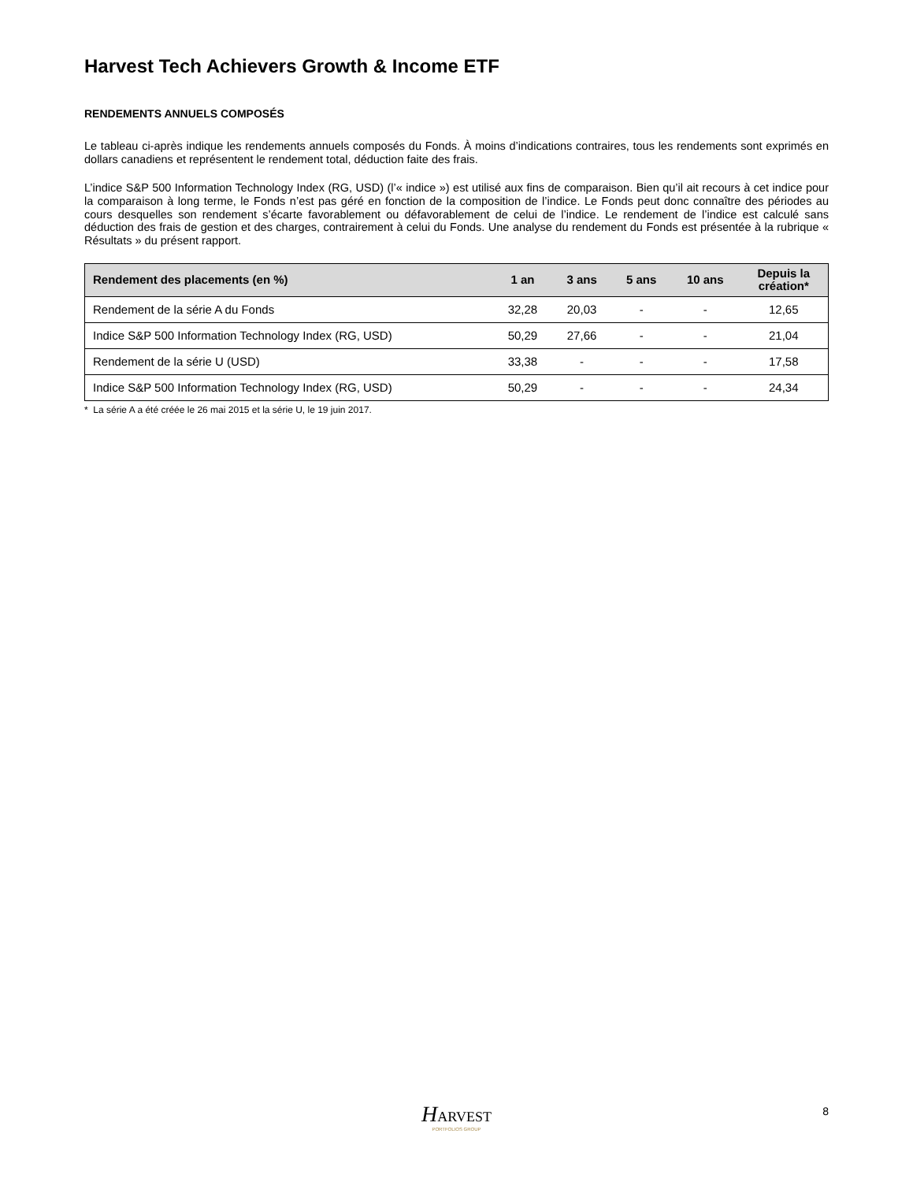Harvest Tech Achievers Growth & Income ETF
RENDEMENTS ANNUELS COMPOSÉS
Le tableau ci-après indique les rendements annuels composés du Fonds. À moins d’indications contraires, tous les rendements sont exprimés en dollars canadiens et représentent le rendement total, déduction faite des frais.
L’indice S&P 500 Information Technology Index (RG, USD) (l’« indice ») est utilisé aux fins de comparaison. Bien qu’il ait recours à cet indice pour la comparaison à long terme, le Fonds n’est pas géré en fonction de la composition de l’indice. Le Fonds peut donc connaître des périodes au cours desquelles son rendement s’écarte favorablement ou défavorablement de celui de l’indice. Le rendement de l’indice est calculé sans déduction des frais de gestion et des charges, contrairement à celui du Fonds. Une analyse du rendement du Fonds est présentée à la rubrique « Résultats » du présent rapport.
| Rendement des placements (en %) | 1 an | 3 ans | 5 ans | 10 ans | Depuis la création* |
| --- | --- | --- | --- | --- | --- |
| Rendement de la série A du Fonds | 32,28 | 20,03 | - | - | 12,65 |
| Indice S&P 500 Information Technology Index (RG, USD) | 50,29 | 27,66 | - | - | 21,04 |
| Rendement de la série U (USD) | 33,38 | - | - | - | 17,58 |
| Indice S&P 500 Information Technology Index (RG, USD) | 50,29 | - | - | - | 24,34 |
* La série A a été créée le 26 mai 2015 et la série U, le 19 juin 2017.
HARVEST
PORTFOLIOS GROUP
8